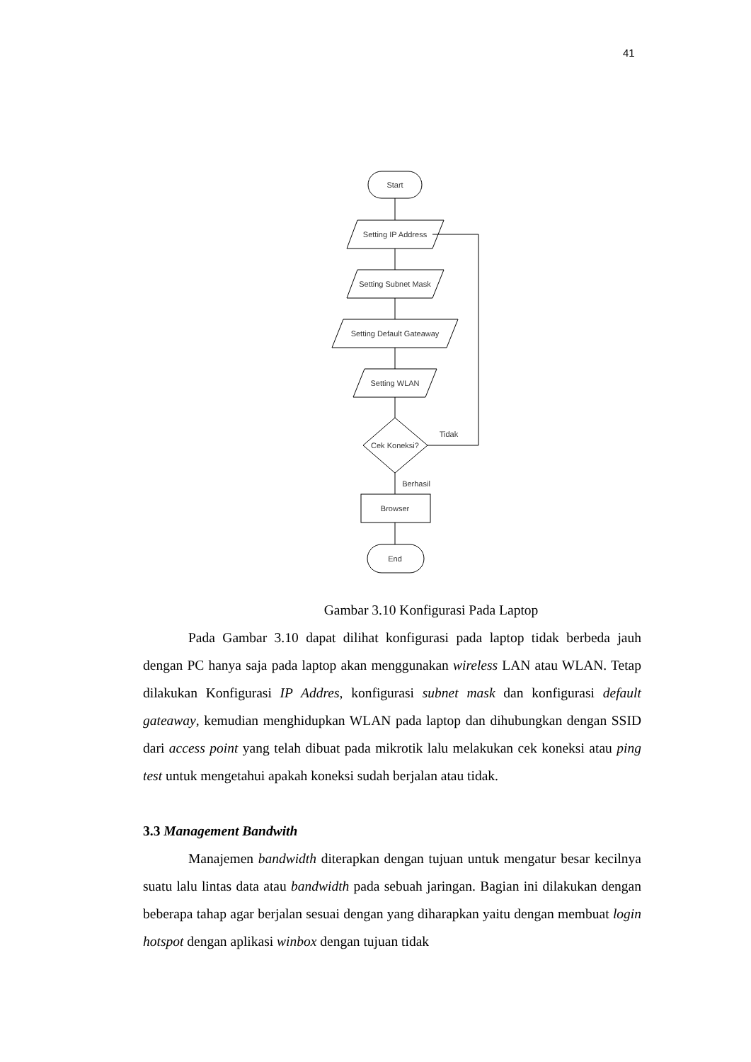41
Start
Setting IP Address
Setting Subnet Mask
Setting Default Gateaway
Setting WLAN
Cek Koneksi?
Tidak
Berhasil
Browser
End
Gambar 3.10 Konfigurasi Pada Laptop
Pada Gambar 3.10 dapat dilihat konfigurasi pada laptop tidak berbeda jauh dengan PC hanya saja pada laptop akan menggunakan wireless LAN atau WLAN. Tetap dilakukan Konfigurasi IP Addres, konfigurasi subnet mask dan konfigurasi default gateaway, kemudian menghidupkan WLAN pada laptop dan dihubungkan dengan SSID dari access point yang telah dibuat pada mikrotik lalu melakukan cek koneksi atau ping test untuk mengetahui apakah koneksi sudah berjalan atau tidak.
3.3 Management Bandwith
Manajemen bandwidth diterapkan dengan tujuan untuk mengatur besar kecilnya suatu lalu lintas data atau bandwidth pada sebuah jaringan. Bagian ini dilakukan dengan beberapa tahap agar berjalan sesuai dengan yang diharapkan yaitu dengan membuat login hotspot dengan aplikasi winbox dengan tujuan tidak